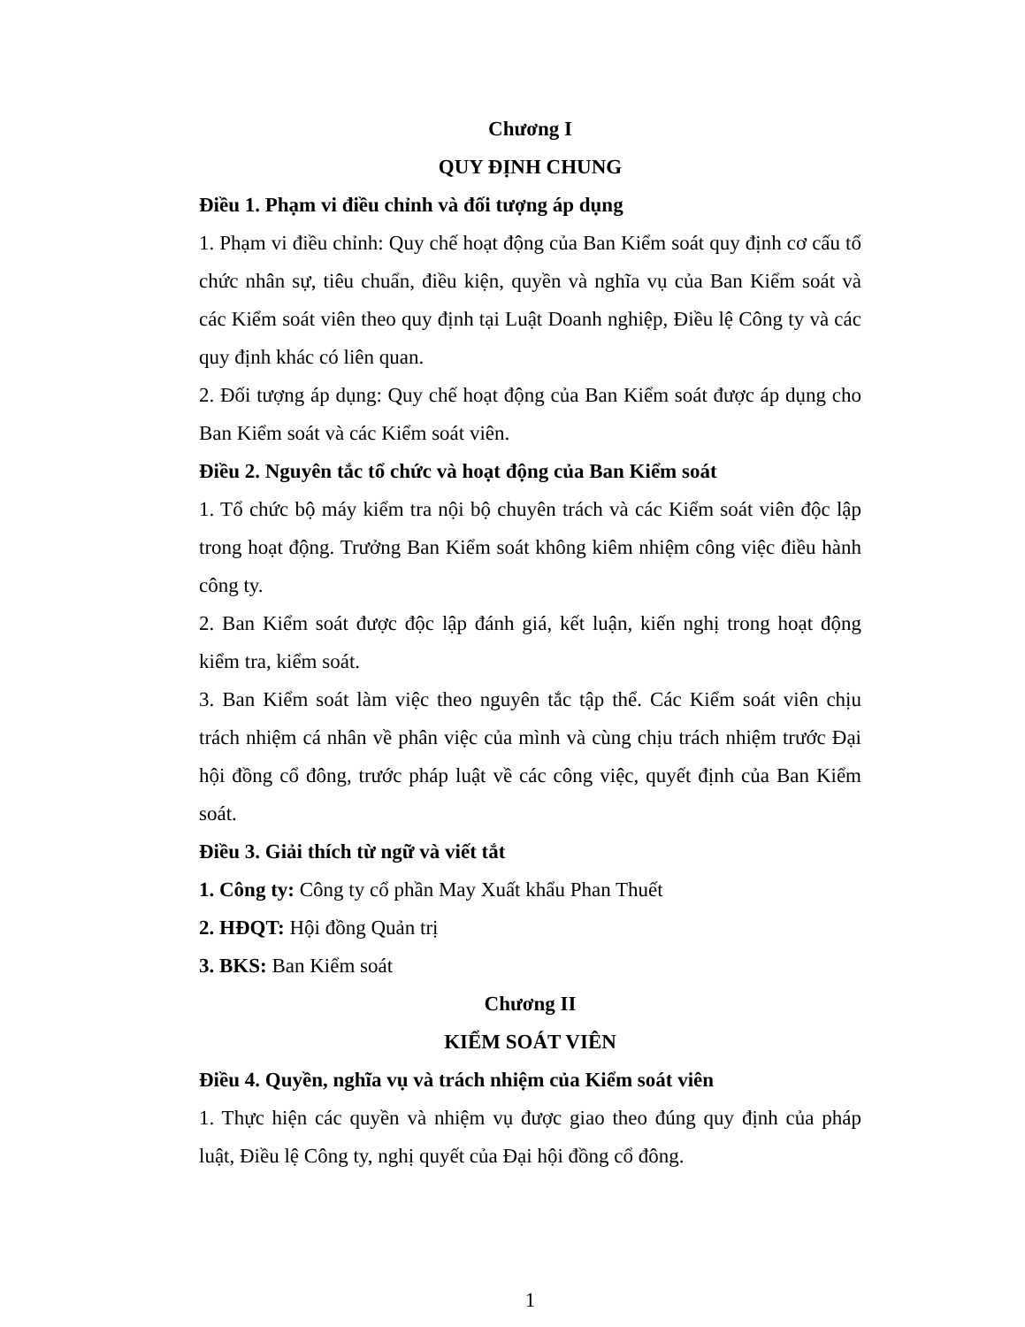Chương I
QUY ĐỊNH CHUNG
Điều 1. Phạm vi điều chỉnh và đối tượng áp dụng
1. Phạm vi điều chỉnh: Quy chế hoạt động của Ban Kiểm soát quy định cơ cấu tổ chức nhân sự, tiêu chuẩn, điều kiện, quyền và nghĩa vụ của Ban Kiểm soát và các Kiểm soát viên theo quy định tại Luật Doanh nghiệp, Điều lệ Công ty và các quy định khác có liên quan.
2. Đối tượng áp dụng: Quy chế hoạt động của Ban Kiểm soát được áp dụng cho Ban Kiểm soát và các Kiểm soát viên.
Điều 2. Nguyên tắc tổ chức và hoạt động của Ban Kiểm soát
1. Tổ chức bộ máy kiểm tra nội bộ chuyên trách và các Kiểm soát viên độc lập trong hoạt động. Trưởng Ban Kiểm soát không kiêm nhiệm công việc điều hành công ty.
2. Ban Kiểm soát được độc lập đánh giá, kết luận, kiến nghị trong hoạt động kiểm tra, kiểm soát.
3. Ban Kiểm soát làm việc theo nguyên tắc tập thể. Các Kiểm soát viên chịu trách nhiệm cá nhân về phân việc của mình và cùng chịu trách nhiệm trước Đại hội đồng cổ đông, trước pháp luật về các công việc, quyết định của Ban Kiểm soát.
Điều 3. Giải thích từ ngữ và viết tắt
1. Công ty: Công ty cổ phần May Xuất khẩu Phan Thuết
2. HĐQT: Hội đồng Quản trị
3. BKS: Ban Kiểm soát
Chương II
KIỂM SOÁT VIÊN
Điều 4. Quyền, nghĩa vụ và trách nhiệm của Kiểm soát viên
1. Thực hiện các quyền và nhiệm vụ được giao theo đúng quy định của pháp luật, Điều lệ Công ty, nghị quyết của Đại hội đồng cổ đông.
1